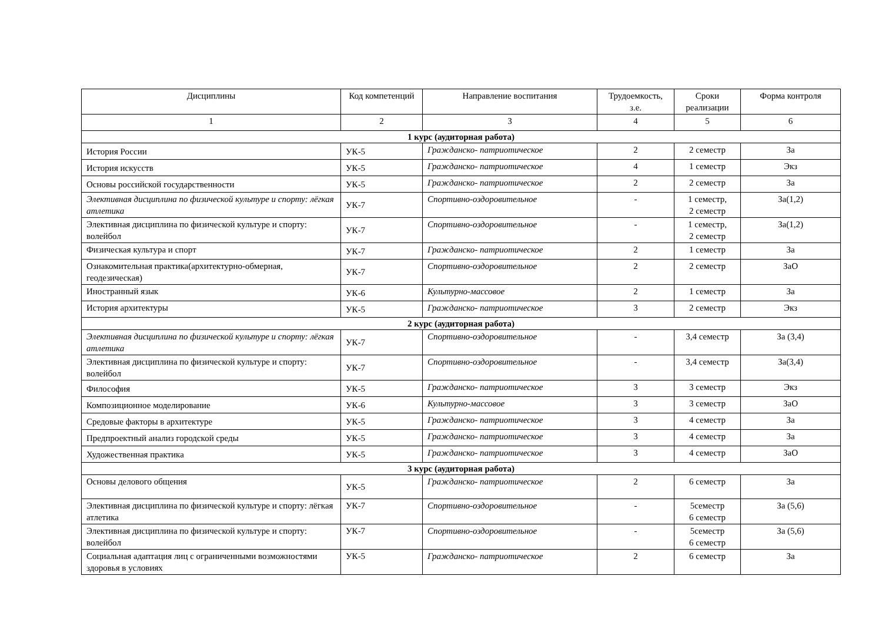| Дисциплины | Код компетенций | Направление воспитания | Трудоемкость, з.е. | Сроки реализации | Форма контроля |
| --- | --- | --- | --- | --- | --- |
| 1 | 2 | 3 | 4 | 5 | 6 |
| 1 курс (аудиторная работа) | | | | | |
| История России | УК-5 | Гражданско- патриотическое | 2 | 2 семестр | За |
| История искусств | УК-5 | Гражданско- патриотическое | 4 | 1 семестр | Экз |
| Основы российской государственности | УК-5 | Гражданско- патриотическое | 2 | 2 семестр | За |
| Элективная дисциплина по физической культуре и спорту: лёгкая атлетика | УК-7 | Спортивно-оздоровительное | - | 1 семестр, 2 семестр | За(1,2) |
| Элективная дисциплина по физической культуре и спорту: волейбол | УК-7 | Спортивно-оздоровительное | - | 1 семестр, 2 семестр | За(1,2) |
| Физическая культура и спорт | УК-7 | Гражданско- патриотическое | 2 | 1 семестр | За |
| Ознакомительная практика(архитектурно-обмерная, геодезическая) | УК-7 | Спортивно-оздоровительное | 2 | 2 семестр | ЗаО |
| Иностранный язык | УК-6 | Культурно-массовое | 2 | 1 семестр | За |
| История архитектуры | УК-5 | Гражданско- патриотическое | 3 | 2 семестр | Экз |
| 2 курс (аудиторная работа) | | | | | |
| Элективная дисциплина по физической культуре и спорту: лёгкая атлетика | УК-7 | Спортивно-оздоровительное | - | 3,4 семестр | За (3,4) |
| Элективная дисциплина по физической культуре и спорту: волейбол | УК-7 | Спортивно-оздоровительное | - | 3,4 семестр | За(3,4) |
| Философия | УК-5 | Гражданско- патриотическое | 3 | 3 семестр | Экз |
| Композиционное моделирование | УК-6 | Культурно-массовое | 3 | 3 семестр | ЗаО |
| Средовые факторы в архитектуре | УК-5 | Гражданско- патриотическое | 3 | 4 семестр | За |
| Предпроектный анализ городской среды | УК-5 | Гражданско- патриотическое | 3 | 4 семестр | За |
| Художественная практика | УК-5 | Гражданско- патриотическое | 3 | 4 семестр | ЗаО |
| 3 курс (аудиторная работа) | | | | | |
| Основы делового общения | УК-5 | Гражданско- патриотическое | 2 | 6 семестр | За |
| Элективная дисциплина по физической культуре и спорту: лёгкая атлетика | УК-7 | Спортивно-оздоровительное | - | 5семестр 6 семестр | За (5,6) |
| Элективная дисциплина по физической культуре и спорту: волейбол | УК-7 | Спортивно-оздоровительное | - | 5семестр 6 семестр | За (5,6) |
| Социальная адаптация лиц с ограниченными возможностями здоровья в условиях | УК-5 | Гражданско- патриотическое | 2 | 6 семестр | За |